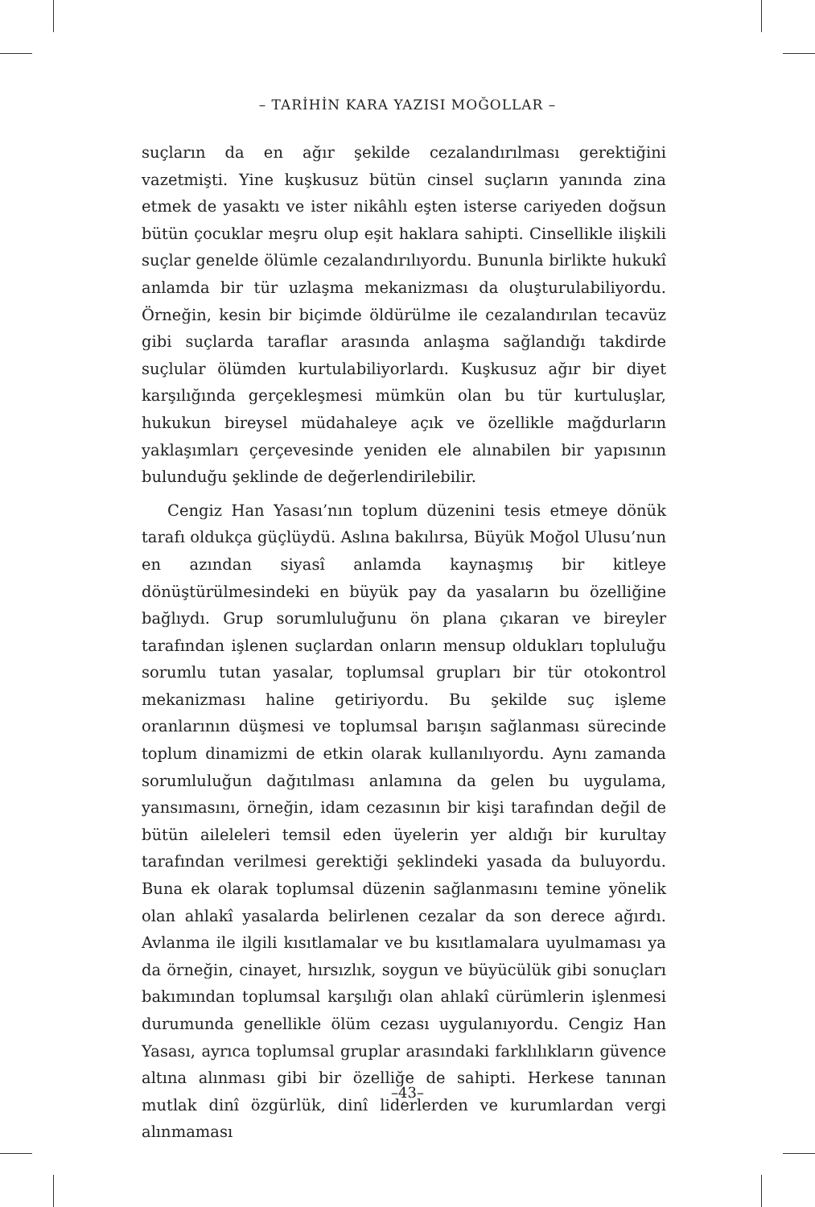– TARİHİN KARA YAZISI MOĞOLLAR –
suçların da en ağır şekilde cezalandırılması gerektiğini vazetmişti. Yine kuşkusuz bütün cinsel suçların yanında zina etmek de yasaktı ve ister nikâhlı eşten isterse cariyeden doğsun bütün çocuklar meşru olup eşit haklara sahipti. Cinsellikle ilişkili suçlar genelde ölümle cezalandırılıyordu. Bununla birlikte hukukî anlamda bir tür uzlaşma mekanizması da oluşturulabiliyordu. Örneğin, kesin bir biçimde öldürülme ile cezalandırılan tecavüz gibi suçlarda taraflar arasında anlaşma sağlandığı takdirde suçlular ölümden kurtulabiliyorlardı. Kuşkusuz ağır bir diyet karşılığında gerçekleşmesi mümkün olan bu tür kurtuluşlar, hukukun bireysel müdahaleye açık ve özellikle mağdurların yaklaşımları çerçevesinde yeniden ele alınabilen bir yapısının bulunduğu şeklinde de değerlendirilebilir.
Cengiz Han Yasası’nın toplum düzenini tesis etmeye dönük tarafı oldukça güçlüydü. Aslına bakılırsa, Büyük Moğol Ulusu’nun en azından siyasî anlamda kaynaşmış bir kitleye dönüştürülmesindeki en büyük pay da yasaların bu özelliğine bağlıydı. Grup sorumluluğunu ön plana çıkaran ve bireyler tarafından işlenen suçlardan onların mensup oldukları topluluğu sorumlu tutan yasalar, toplumsal grupları bir tür otokontrol mekanizması haline getiriyordu. Bu şekilde suç işleme oranlarının düşmesi ve toplumsal barışın sağlanması sürecinde toplum dinamizmi de etkin olarak kullanılıyordu. Aynı zamanda sorumluluğun dağıtılması anlamına da gelen bu uygulama, yansımasını, örneğin, idam cezasının bir kişi tarafından değil de bütün aileleleri temsil eden üyelerin yer aldığı bir kurultay tarafından verilmesi gerektiği şeklindeki yasada da buluyordu. Buna ek olarak toplumsal düzenin sağlanmasını temine yönelik olan ahlakî yasalarda belirlenen cezalar da son derece ağırdı. Avlanma ile ilgili kısıtlamalar ve bu kısıtlamalara uyulmaması ya da örneğin, cinayet, hırsızlık, soygun ve büyücülük gibi sonuçları bakımından toplumsal karşılığı olan ahlakî cürümlerin işlenmesi durumunda genellikle ölüm cezası uygulanıyordu. Cengiz Han Yasası, ayrıca toplumsal gruplar arasındaki farklılıkların güvence altına alınması gibi bir özelliğe de sahipti. Herkese tanınan mutlak dinî özgürlük, dinî liderlerden ve kurumlardan vergi alınmaması
–43–